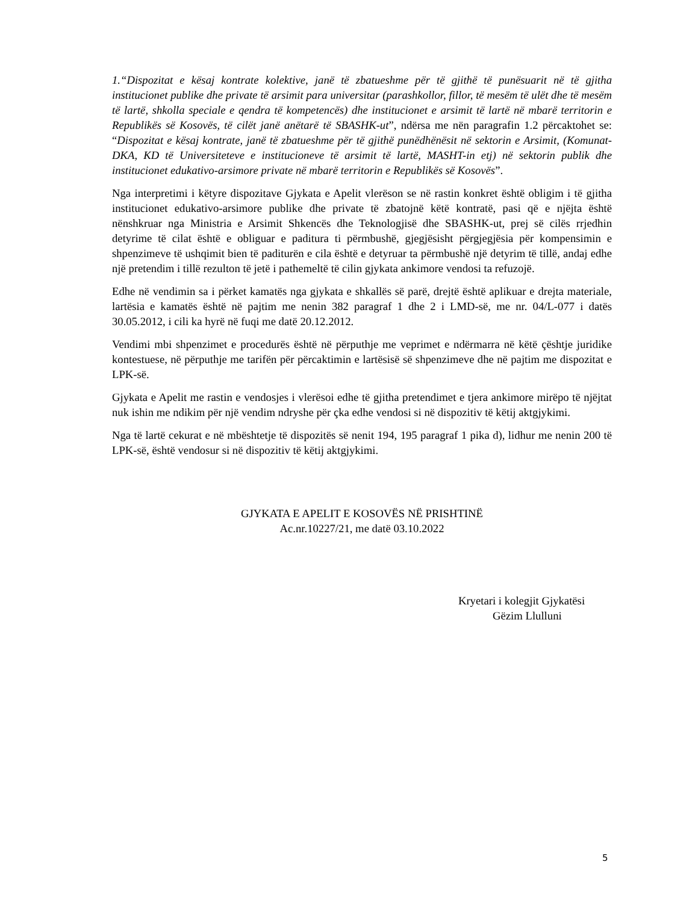1.“Dispozitat e kësaj kontrate kolektive, janë të zbatueshme për të gjithë të punësuarit në të gjitha institucionet publike dhe private të arsimit para universitar (parashkollor, fillor, të mesëm të ulët dhe të mesëm të lartë, shkolla speciale e qendra të kompetencës) dhe institucionet e arsimit të lartë në mbarë territorin e Republikës së Kosovës, të cilët janë anëtarë të SBASHK-ut”, ndërsa me nën paragrafin 1.2 përcaktohet se: “Dispozitat e kësaj kontrate, janë të zbatueshme për të gjithë punëdhënësit në sektorin e Arsimit, (Komunat-DKA, KD të Universiteteve e institucioneve të arsimit të lartë, MASHT-in etj) në sektorin publik dhe institucionet edukativo-arsimore private në mbarë territorin e Republikës së Kosovës”.
Nga interpretimi i këtyre dispozitave Gjykata e Apelit vlerëson se në rastin konkret është obligim i të gjitha institucionet edukativo-arsimore publike dhe private të zbatojnë këtë kontratë, pasi që e njëjta është nënshkruar nga Ministria e Arsimit Shkencës dhe Teknologjisë dhe SBASHK-ut, prej së cilës rrjedhin detyrime të cilat është e obliguar e paditura ti përmbushë, gjegjësisht përgjegjësia për kompensimin e shpenzimeve të ushqimit bien të paditurën e cila është e detyruar ta përmbushë një detyrim të tillë, andaj edhe një pretendim i tillë rezulton të jetë i pathemeltë të cilin gjykata ankimore vendosi ta refuzojë.
Edhe në vendimin sa i përket kamatës nga gjykata e shkallës së parë, drejtë është aplikuar e drejta materiale, lartësia e kamatës është në pajtim me nenin 382 paragraf 1 dhe 2 i LMD-së, me nr. 04/L-077 i datës 30.05.2012, i cili ka hyrë në fuqi me datë 20.12.2012.
Vendimi mbi shpenzimet e procedurës është në përputhje me veprimet e ndërmarra në këtë çështje juridike kontestuese, në përputhje me tarifën për përcaktimin e lartësisë së shpenzimeve dhe në pajtim me dispozitat e LPK-së.
Gjykata e Apelit me rastin e vendosjes i vlerësoi edhe të gjitha pretendimet e tjera ankimore mirëpo të njëjtat nuk ishin me ndikim për një vendim ndryshe për çka edhe vendosi si në dispozitiv të këtij aktgjykimi.
Nga të lartë cekurat e në mbështetje të dispozitës së nenit 194, 195 paragraf 1 pika d), lidhur me nenin 200 të LPK-së, është vendosur si në dispozitiv të këtij aktgjykimi.
GJYKATA E APELIT E KOSOVËS NË PRISHTINË
Ac.nr.10227/21, me datë 03.10.2022
Kryetari i kolegjit Gjykatësi
Gëzim Llulluni
5